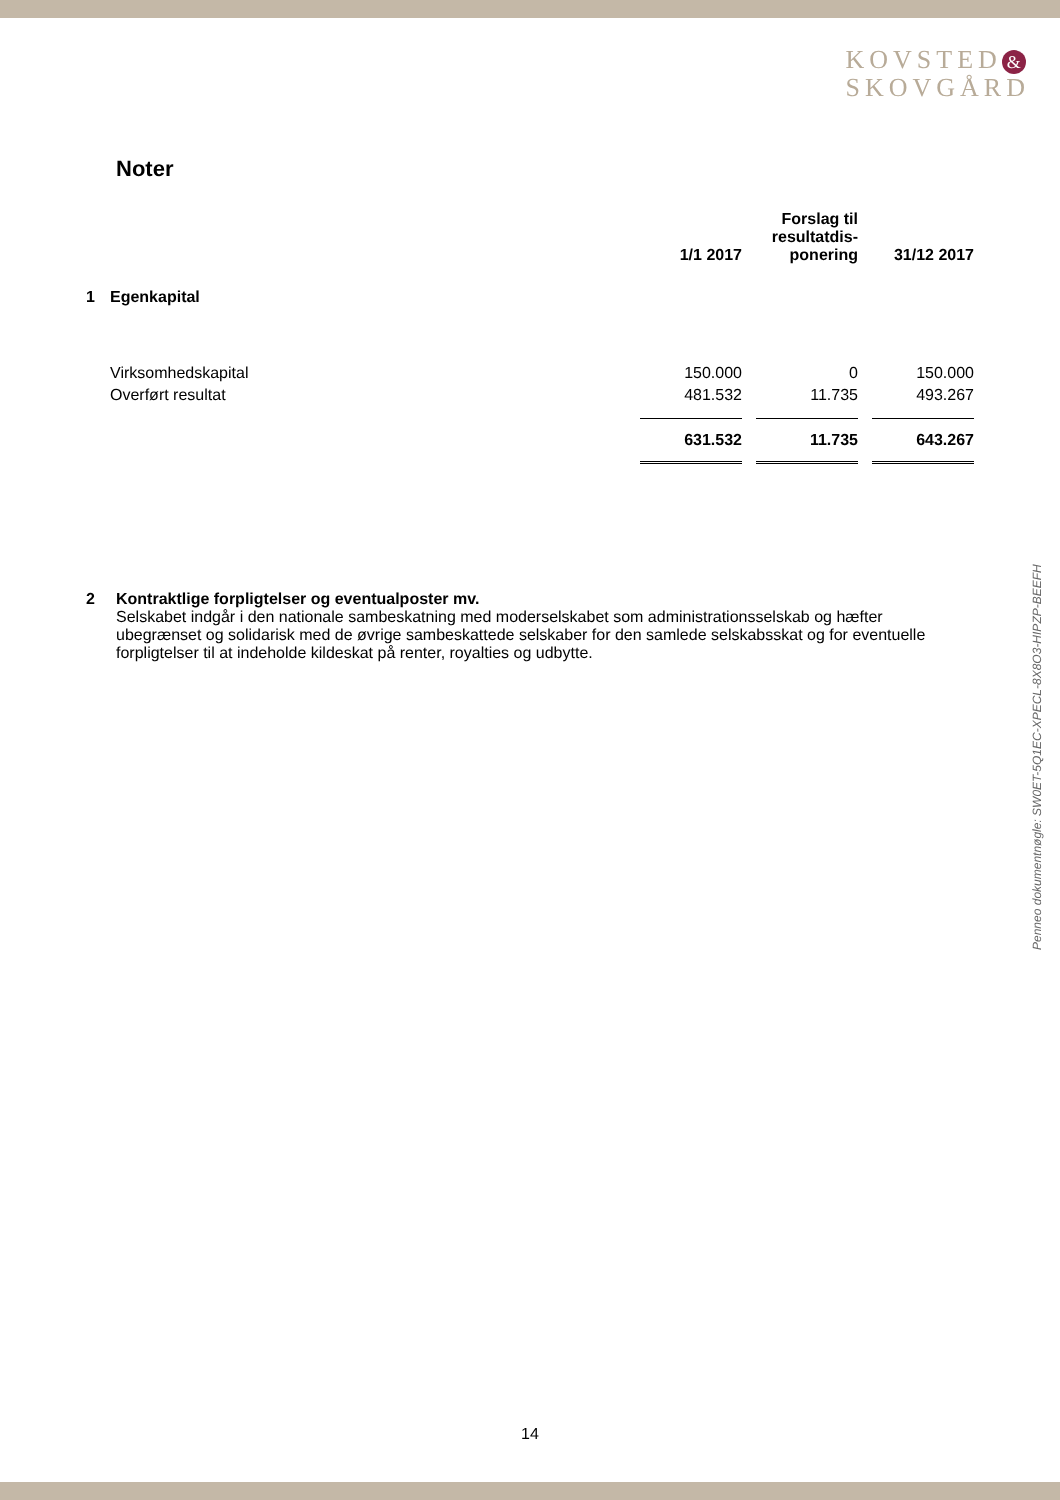KOVSTED &
SKOVGÅRD
Noter
| | | 1/1 2017 | | Forslag til resultatdis- ponering | | 31/12 2017 |
| --- | --- | --- | --- | --- | --- | --- |
| 1 | Egenkapital | | | | | |
| | Virksomhedskapital | 150.000 | | 0 | | 150.000 |
| | Overført resultat | 481.532 | | 11.735 | | 493.267 |
| | | 631.532 | | 11.735 | | 643.267 |
2 Kontraktlige forpligtelser og eventualposter mv.
Selskabet indgår i den nationale sambeskatning med moderselskabet som administrationsselskab og hæfter ubegrænset og solidarisk med de øvrige sambeskattede selskaber for den samlede selskabsskat og for eventuelle forpligtelser til at indeholde kildeskat på renter, royalties og udbytte.
Penneo dokumentnøgle: SW0ET-5Q1EC-XPECL-8X8O3-HIPZP-BEEFH
14